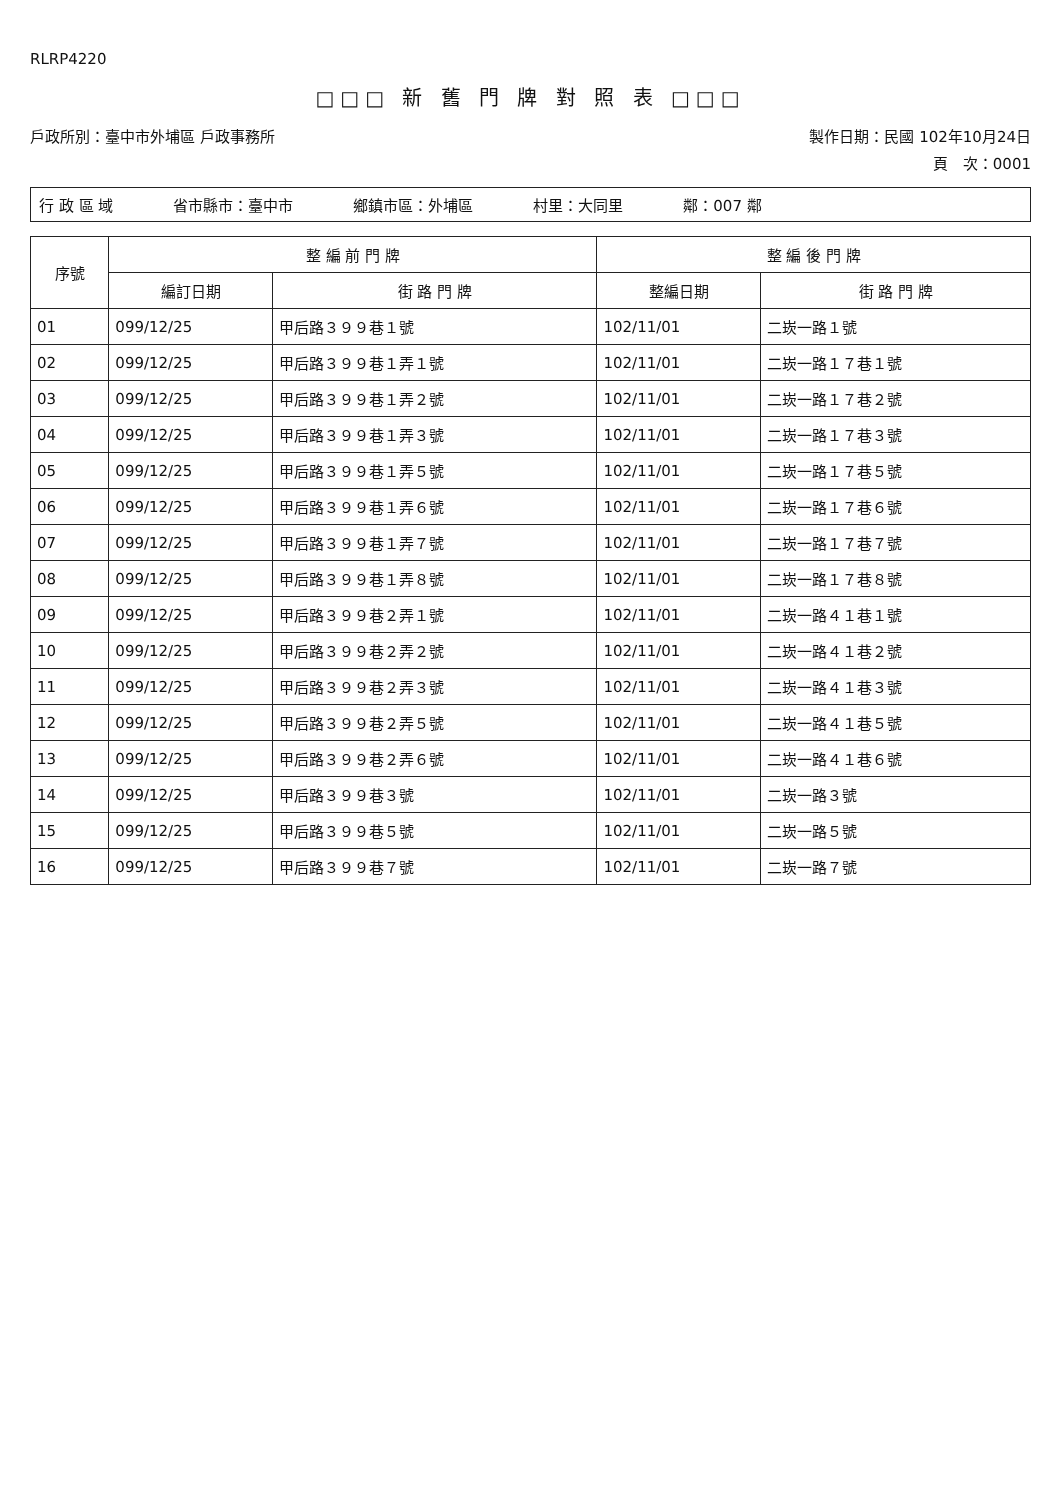RLRP4220
□□□ 新 舊 門 牌 對 照 表 □□□
戶政所別：臺中市外埔區 戶政事務所 製作日期：民國 102年10月24日
頁　次：0001
行 政 區 域 省市縣市：臺中市 鄉鎮市區：外埔區 村里：大同里 鄰：007 鄰
| 序號 | 整 編 前 門 牌 | | 整 編 後 門 牌 | |
| --- | --- | --- | --- | --- |
| | 編訂日期 | 街 路 門 牌 | 整編日期 | 街 路 門 牌 |
| 01 | 099/12/25 | 甲后路３９９巷１號 | 102/11/01 | 二崁一路１號 |
| 02 | 099/12/25 | 甲后路３９９巷１弄１號 | 102/11/01 | 二崁一路１７巷１號 |
| 03 | 099/12/25 | 甲后路３９９巷１弄２號 | 102/11/01 | 二崁一路１７巷２號 |
| 04 | 099/12/25 | 甲后路３９９巷１弄３號 | 102/11/01 | 二崁一路１７巷３號 |
| 05 | 099/12/25 | 甲后路３９９巷１弄５號 | 102/11/01 | 二崁一路１７巷５號 |
| 06 | 099/12/25 | 甲后路３９９巷１弄６號 | 102/11/01 | 二崁一路１７巷６號 |
| 07 | 099/12/25 | 甲后路３９９巷１弄７號 | 102/11/01 | 二崁一路１７巷７號 |
| 08 | 099/12/25 | 甲后路３９９巷１弄８號 | 102/11/01 | 二崁一路１７巷８號 |
| 09 | 099/12/25 | 甲后路３９９巷２弄１號 | 102/11/01 | 二崁一路４１巷１號 |
| 10 | 099/12/25 | 甲后路３９９巷２弄２號 | 102/11/01 | 二崁一路４１巷２號 |
| 11 | 099/12/25 | 甲后路３９９巷２弄３號 | 102/11/01 | 二崁一路４１巷３號 |
| 12 | 099/12/25 | 甲后路３９９巷２弄５號 | 102/11/01 | 二崁一路４１巷５號 |
| 13 | 099/12/25 | 甲后路３９９巷２弄６號 | 102/11/01 | 二崁一路４１巷６號 |
| 14 | 099/12/25 | 甲后路３９９巷３號 | 102/11/01 | 二崁一路３號 |
| 15 | 099/12/25 | 甲后路３９９巷５號 | 102/11/01 | 二崁一路５號 |
| 16 | 099/12/25 | 甲后路３９９巷７號 | 102/11/01 | 二崁一路７號 |